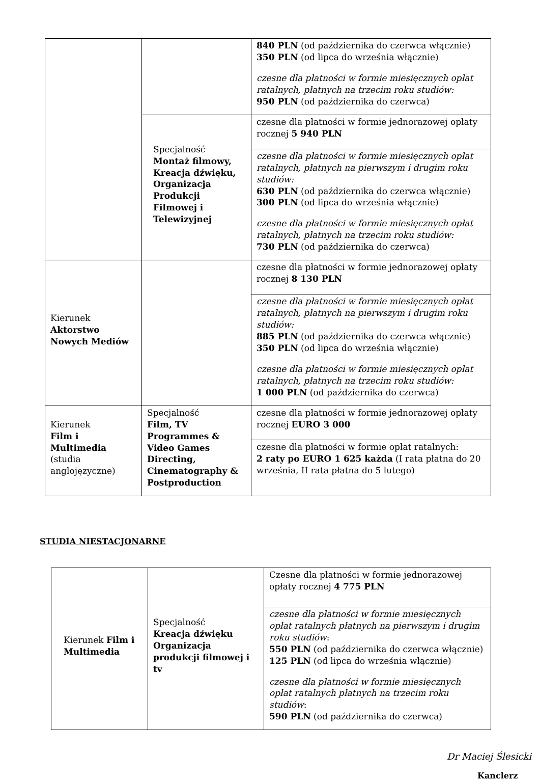| | | 840 PLN (od października do czerwca włącznie) 350 PLN (od lipca do września włącznie) czesne dla płatności w formie miesięcznych opłat ratalnych, płatnych na trzecim roku studiów: 950 PLN (od października do czerwca) |
| | Specjalność Montaż filmowy, Kreacja dźwięku, Organizacja Produkcji Filmowej i Telewizyjnej | czesne dla płatności w formie jednorazowej opłaty rocznej 5 940 PLN |
| | | czesne dla płatności w formie miesięcznych opłat ratalnych, płatnych na pierwszym i drugim roku studiów: 630 PLN (od października do czerwca włącznie) 300 PLN (od lipca do września włącznie) czesne dla płatności w formie miesięcznych opłat ratalnych, płatnych na trzecim roku studiów: 730 PLN (od października do czerwca) |
| Kierunek Aktorstwo Nowych Mediów | | czesne dla płatności w formie jednorazowej opłaty rocznej 8 130 PLN |
| | | czesne dla płatności w formie miesięcznych opłat ratalnych, płatnych na pierwszym i drugim roku studiów: 885 PLN (od października do czerwca włącznie) 350 PLN (od lipca do września włącznie) czesne dla płatności w formie miesięcznych opłat ratalnych, płatnych na trzecim roku studiów: 1 000 PLN (od października do czerwca) |
| Kierunek Film i Multimedia (studia anglojęzyczne) | Specjalność Film, TV Programmes & Video Games Directing, Cinematography & Postproduction | czesne dla płatności w formie jednorazowej opłaty rocznej EURO 3 000 |
| | | czesne dla płatności w formie opłat ratalnych: 2 raty po EURO 1 625 każda (I rata płatna do 20 września, II rata płatna do 5 lutego) |
STUDIA NIESTACJONARNE
| Kierunek Film i Multimedia | Specjalność Kreacja dźwięku Organizacja produkcji filmowej i tv | Czesne dla płatności w formie jednorazowej opłaty rocznej 4 775 PLN |
| | | czesne dla płatności w formie miesięcznych opłat ratalnych płatnych na pierwszym i drugim roku studiów : 550 PLN (od października do czerwca włącznie) 125 PLN (od lipca do września włącznie) czesne dla płatności w formie miesięcznych opłat ratalnych płatnych na trzecim roku studiów : 590 PLN (od października do czerwca) |
Dr Maciej Ślesicki
Kanclerz